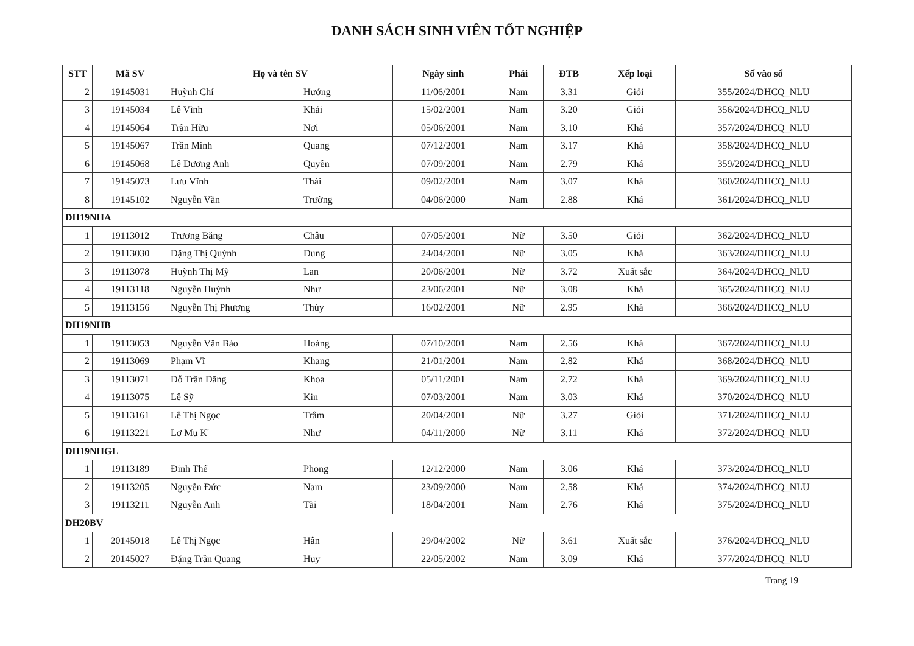DANH SÁCH SINH VIÊN TỐT NGHIỆP
| STT | Mã SV | Họ và tên SV | Ngày sinh | Phái | ĐTB | Xếp loại | Số vào sổ |
| --- | --- | --- | --- | --- | --- | --- | --- |
| 2 | 19145031 | Huỳnh Chí Hướng | 11/06/2001 | Nam | 3.31 | Giỏi | 355/2024/DHCQ_NLU |
| 3 | 19145034 | Lê Vĩnh Khải | 15/02/2001 | Nam | 3.20 | Giỏi | 356/2024/DHCQ_NLU |
| 4 | 19145064 | Trần Hữu Nơi | 05/06/2001 | Nam | 3.10 | Khá | 357/2024/DHCQ_NLU |
| 5 | 19145067 | Trần Minh Quang | 07/12/2001 | Nam | 3.17 | Khá | 358/2024/DHCQ_NLU |
| 6 | 19145068 | Lê Dương Anh Quyền | 07/09/2001 | Nam | 2.79 | Khá | 359/2024/DHCQ_NLU |
| 7 | 19145073 | Lưu Vĩnh Thái | 09/02/2001 | Nam | 3.07 | Khá | 360/2024/DHCQ_NLU |
| 8 | 19145102 | Nguyễn Văn Trường | 04/06/2000 | Nam | 2.88 | Khá | 361/2024/DHCQ_NLU |
| DH19NHA | | | | | | | |
| 1 | 19113012 | Trương Băng Châu | 07/05/2001 | Nữ | 3.50 | Giỏi | 362/2024/DHCQ_NLU |
| 2 | 19113030 | Đặng Thị Quỳnh Dung | 24/04/2001 | Nữ | 3.05 | Khá | 363/2024/DHCQ_NLU |
| 3 | 19113078 | Huỳnh Thị Mỹ Lan | 20/06/2001 | Nữ | 3.72 | Xuất sắc | 364/2024/DHCQ_NLU |
| 4 | 19113118 | Nguyễn Huỳnh Như | 23/06/2001 | Nữ | 3.08 | Khá | 365/2024/DHCQ_NLU |
| 5 | 19113156 | Nguyễn Thị Phương Thùy | 16/02/2001 | Nữ | 2.95 | Khá | 366/2024/DHCQ_NLU |
| DH19NHB | | | | | | | |
| 1 | 19113053 | Nguyễn Văn Bảo Hoàng | 07/10/2001 | Nam | 2.56 | Khá | 367/2024/DHCQ_NLU |
| 2 | 19113069 | Phạm Vĩ Khang | 21/01/2001 | Nam | 2.82 | Khá | 368/2024/DHCQ_NLU |
| 3 | 19113071 | Đỗ Trần Đăng Khoa | 05/11/2001 | Nam | 2.72 | Khá | 369/2024/DHCQ_NLU |
| 4 | 19113075 | Lê Sỹ Kin | 07/03/2001 | Nam | 3.03 | Khá | 370/2024/DHCQ_NLU |
| 5 | 19113161 | Lê Thị Ngọc Trâm | 20/04/2001 | Nữ | 3.27 | Giỏi | 371/2024/DHCQ_NLU |
| 6 | 19113221 | Lơ Mu K' Như | 04/11/2000 | Nữ | 3.11 | Khá | 372/2024/DHCQ_NLU |
| DH19NHGL | | | | | | | |
| 1 | 19113189 | Đinh Thế Phong | 12/12/2000 | Nam | 3.06 | Khá | 373/2024/DHCQ_NLU |
| 2 | 19113205 | Nguyễn Đức Nam | 23/09/2000 | Nam | 2.58 | Khá | 374/2024/DHCQ_NLU |
| 3 | 19113211 | Nguyễn Anh Tài | 18/04/2001 | Nam | 2.76 | Khá | 375/2024/DHCQ_NLU |
| DH20BV | | | | | | | |
| 1 | 20145018 | Lê Thị Ngọc Hân | 29/04/2002 | Nữ | 3.61 | Xuất sắc | 376/2024/DHCQ_NLU |
| 2 | 20145027 | Đặng Trần Quang Huy | 22/05/2002 | Nam | 3.09 | Khá | 377/2024/DHCQ_NLU |
Trang 19